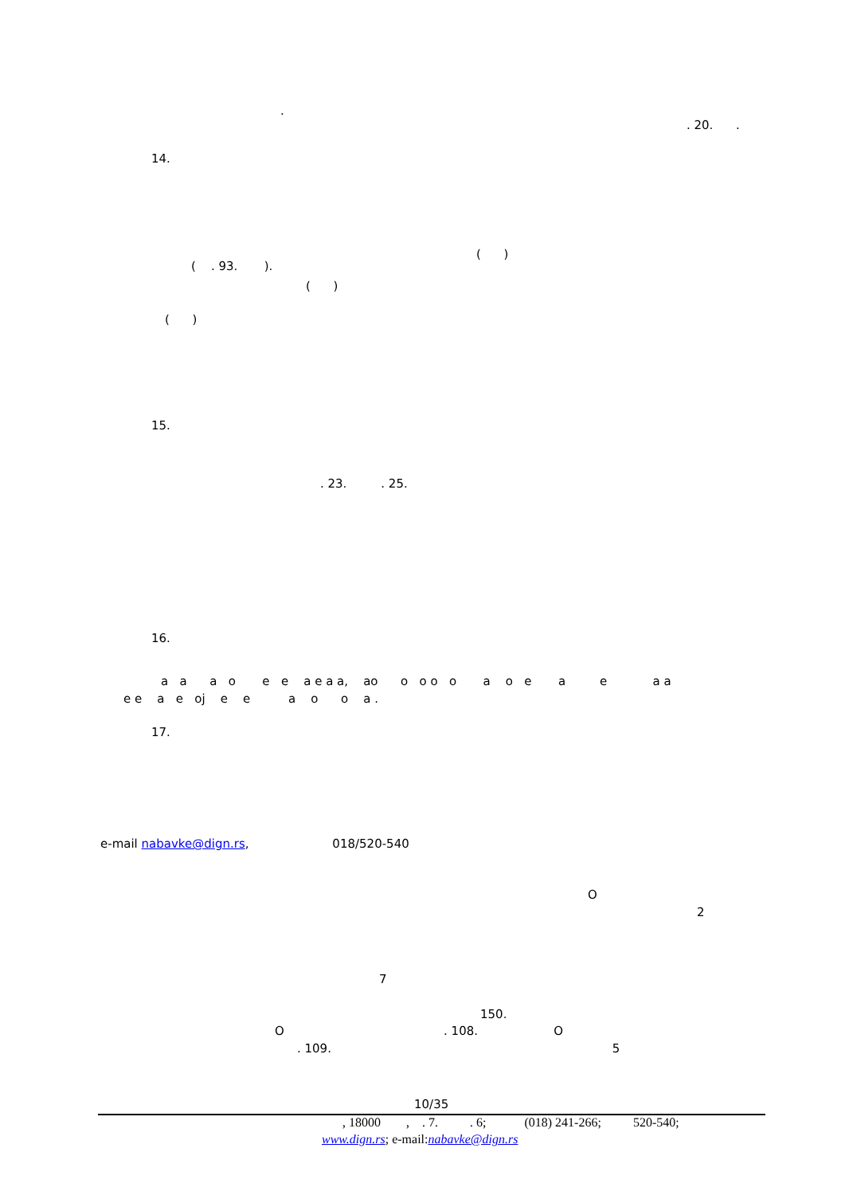.
. 20. .
14.
( . 93. ).
( )
( )
( )
15.
. 23. . 25.
16.
а а а о е е а е а а, ао о о о о а о е а е а а
е е а е оj е е а о о а .
17.
e-mail nabavke@dign.rs, 018/520-540
O
2
7
150.
O . 108. O
. 109. 5
10/35
, 18000 , . 7. . 6; (018) 241-266; 520-540;
www.dign.rs; e-mail:nabavke@dign.rs